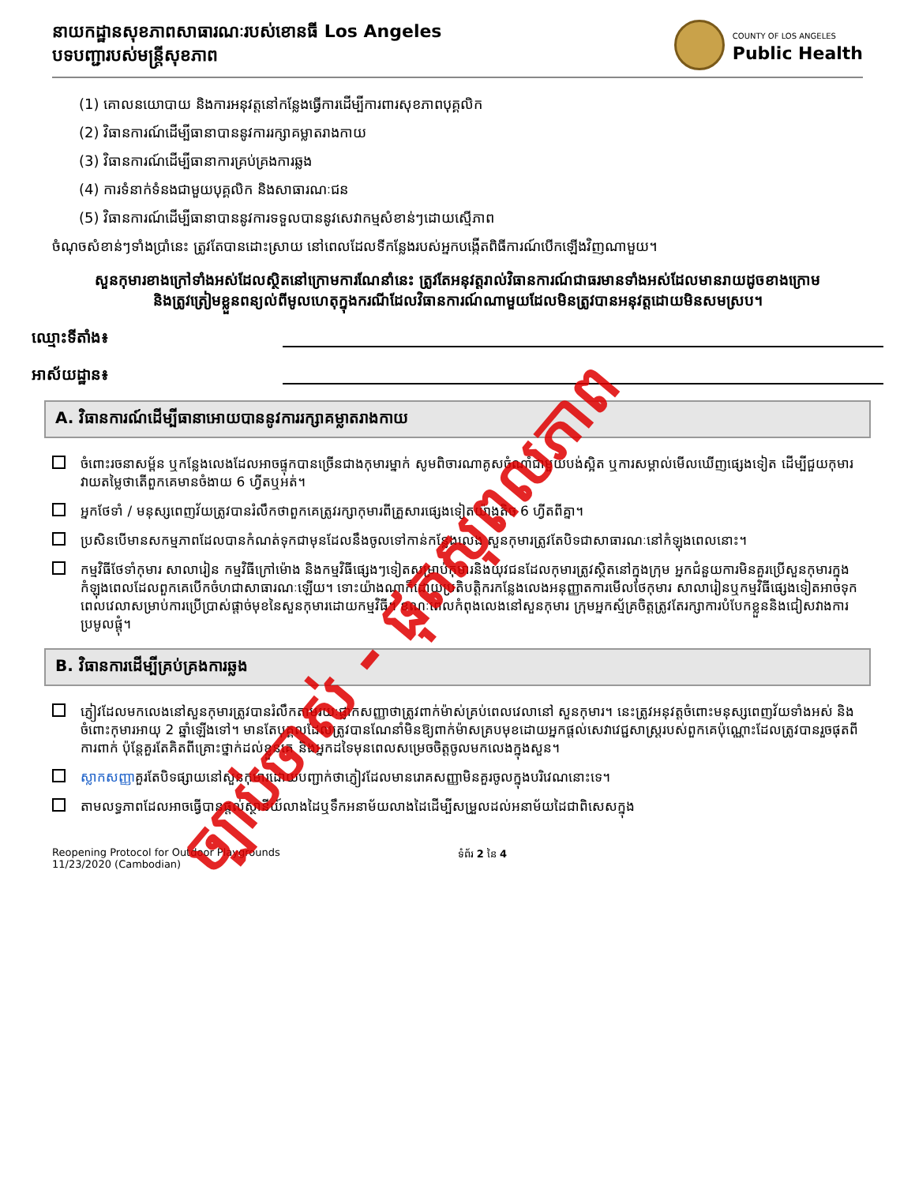នាយកដ្ឋានសុខភាពសាធារណៈរបស់ខោនធី Los Angeles
បទបញ្ជារបស់មន្ត្រីសុខភាព
COUNTY OF LOS ANGELES
Public Health
(1) គោលនយោបាយ និងការអនុវត្តនៅកន្លែងធ្វើការដើម្បីការពារសុខភាពបុគ្គលិក
(2) វិធានការណ៍ដើម្បីធានាបាននូវការរក្សាគម្លាតរាងកាយ
(3) វិធានការណ៍ដើម្បីធានាការគ្រប់គ្រងការឆ្លង
(4) ការទំនាក់ទំនងជាមួយបុគ្គលិក និងសាធារណៈជន
(5) វិធានការណ៍ដើម្បីធានាបាននូវការទទួលបាននូវសេវាកម្មសំខាន់ៗដោយស្មើភាព
ចំណុចសំខាន់ៗទាំងប្រាំនេះ ត្រូវតែបានដោះស្រាយ នៅពេលដែលទីកន្លែងរបស់អ្នកបង្កើតពិធីការណ៍បើកឡើងវិញណាមួយ។
សួនកុមារខាងក្រៅទាំងអស់ដែលស្ថិតនៅក្រោមការណែនាំនេះ ត្រូវតែអនុវត្តរាល់វិធានការណ៍ជាធរមានទាំងអស់ដែលមានរាយដូចខាងក្រោម និងត្រូវត្រៀមខ្លួនពន្យល់ពីមូលហេតុក្នុងករណីដែលវិធានការណ៍ណាមួយដែលមិនត្រូវបានអនុវត្តដោយមិនសមស្រប។
ឈ្មោះទីតាំង៖
អាស័យដ្ឋាន៖
A. វិធានការណ៍ដើម្បីធានាអោយបាននូវការរក្សាគម្លាតរាងកាយ
ចំពោះរចនាសម្ព័ន ឬកន្លែងលេងដែលអាចផ្ទុកបានច្រើនជាងកុមារម្នាក់ សូមពិចារណាគូសចំណាំជាមួយបង់ស្អិត ឬការសម្គាល់មើលឃើញផ្សេងទៀត ដើម្បីជួយកុមារវាយតម្លៃថាតើពួកគេមានចំងាយ 6 ហ្វីតឬអត់។
អ្នកថែទាំ / មនុស្សពេញវ័យត្រូវបានរំលឹកថាពួកគេត្រូវរក្សាកុមារពីគ្រួសារផ្សេងទៀតយ៉ាងតិច 6 ហ្វីតពីគ្នា។
ប្រសិនបើមានសកម្មភាពដែលបានកំណត់ទុកជាមុនដែលនឹងចូលទៅកាន់កន្លែងលេង សួនកុមារត្រូវតែបិទជាសាធារណៈនៅកំឡុងពេលនោះ។
កម្មវិធីថែទាំកុមារ សាលារៀន កម្មវិធីក្រៅម៉ោង និងកម្មវិធីផ្សេងៗទៀតសម្រាប់កុមារនិងយុវជនដែលកុមារត្រូវស្ថិតនៅក្នុងក្រុម អ្នកជំនួយការមិនគួរប្រើសួនកុមារក្នុងកំឡុងពេលដែលពួកគេបើកចំហជាសាធារណៈឡើយ។ ទោះយ៉ាងណាក៏ដោយប្រតិបត្តិករកន្លែងលេងអនុញ្ញាតការមើលថែកុមារ សាលារៀនឬកម្មវិធីផ្សេងទៀតអាចទុកពេលវេលាសម្រាប់ការប្រើប្រាស់ផ្តាច់មុខនៃសួនកុមារដោយកម្មវិធី។ ខណៈពេលកំពុងលេងនៅសួនកុមារ ក្រុមអ្នកស្ម័គ្រចិត្តត្រូវតែរក្សាការបំបែកខ្លួននិងជៀសវាងការប្រមូលផ្តុំ។
B. វិធានការដើម្បីគ្រប់គ្រងការឆ្លង
ភ្ញៀវដែលមកលេងនៅសួនកុមារត្រូវបានរំលឹកតាមរយៈផ្លាកសញ្ញាថាត្រូវពាក់ម៉ាស់គ្រប់ពេលវេលានៅ សួនកុមារ។ នេះត្រូវអនុវត្តចំពោះមនុស្សពេញវ័យទាំងអស់ និងចំពោះកុមារអាយុ 2 ឆ្នាំឡើងទៅ។ មានតែបុគ្គលដែលត្រូវបានណែនាំមិនឱ្យពាក់ម៉ាសគ្របមុខដោយអ្នកផ្តល់សេវាវេជ្ជសាស្ត្ររបស់ពួកគេប៉ុណ្ណោះដែលត្រូវបានរួចផុតពីការពាក់ ប៉ុន្តែគួរតែគិតពីគ្រោះថ្នាក់ដល់ខ្លួនគេ និងអ្នកដទៃមុនពេលសម្រេចចិត្តចូលមកលេងក្នុងសួន។
ស្លាកសញ្ញាគួរតែបិទផ្សាយនៅសួនកុមារដោយបញ្ជាក់ថាភ្ញៀវដែលមានរោគសញ្ញាមិនគួរចូលក្នុងបរិវេណនោះទេ។
តាមលទ្ធភាពដែលអាចធ្វើបានផ្តល់ស្ថានីយ៍លាងដៃឬទឹកអនាម័យលាងដៃដើម្បីសម្រួលដល់អនាម័យដៃជាពិសេសក្នុង
Reopening Protocol for Outdoor Playgrounds
11/23/2020 (Cambodian)
ទំព័រ 2 នៃ 4
ច្បាប់ចាស់ - ផុតសុពលភាព